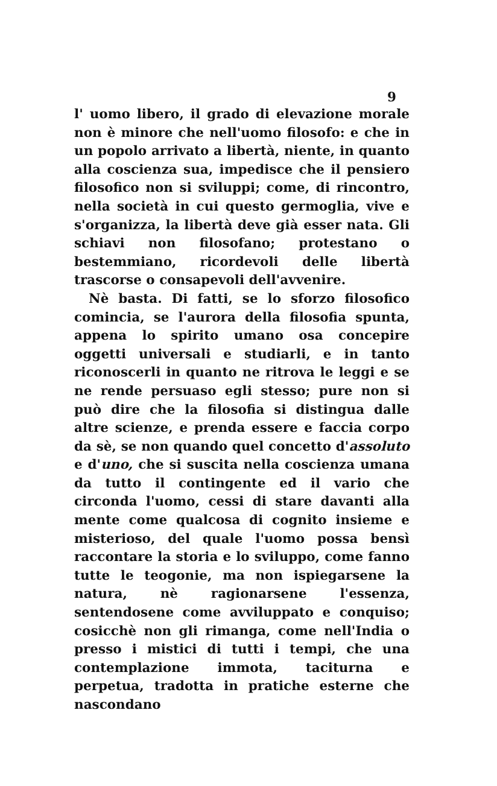9
l' uomo libero, il grado di elevazione morale non è minore che nell'uomo filosofo: e che in un popolo arrivato a libertà, niente, in quanto alla coscienza sua, impedisce che il pensiero filosofico non si sviluppi; come, di rincontro, nella società in cui questo germoglia, vive e s'organizza, la libertà deve già esser nata. Gli schiavi non filosofano; protestano o bestemmiano, ricordevoli delle libertà trascorse o consapevoli dell'avvenire.
Nè basta. Di fatti, se lo sforzo filosofico comincia, se l'aurora della filosofia spunta, appena lo spirito umano osa concepire oggetti universali e studiarli, e in tanto riconoscerli in quanto ne ritrova le leggi e se ne rende persuaso egli stesso; pure non si può dire che la filosofia si distingua dalle altre scienze, e prenda essere e faccia corpo da sè, se non quando quel concetto d'assoluto e d'uno, che si suscita nella coscienza umana da tutto il contingente ed il vario che circonda l'uomo, cessi di stare davanti alla mente come qualcosa di cognito insieme e misterioso, del quale l'uomo possa bensì raccontare la storia e lo sviluppo, come fanno tutte le teogonie, ma non ispiegarsene la natura, nè ragionarsene l'essenza, sentendosene come avviluppato e conquiso; cosicchè non gli rimanga, come nell'India o presso i mistici di tutti i tempi, che una contemplazione immota, taciturna e perpetua, tradotta in pratiche esterne che nascondano